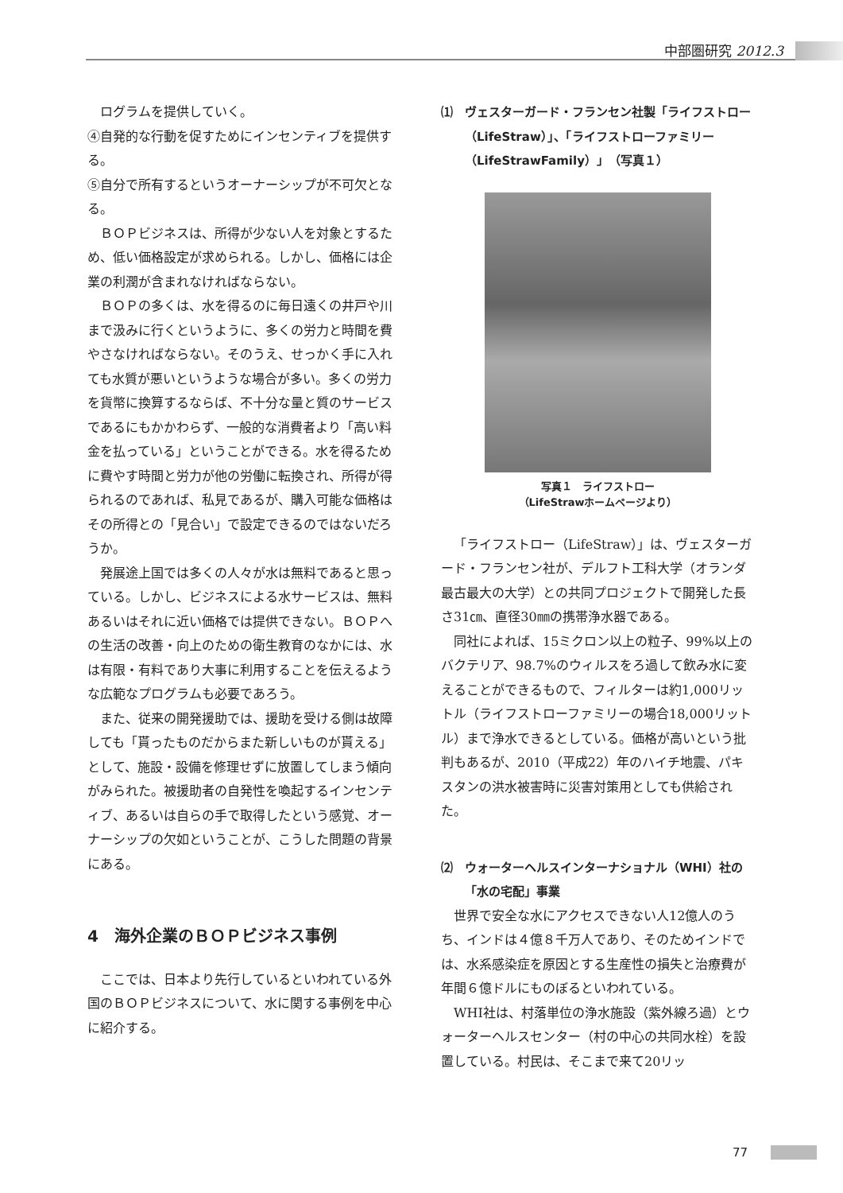中部圏研究 2012.3
　ログラムを提供していく。
④自発的な行動を促すためにインセンティブを提供する。
⑤自分で所有するというオーナーシップが不可欠となる。
ＢＯＰビジネスは、所得が少ない人を対象とするため、低い価格設定が求められる。しかし、価格には企業の利潤が含まれなければならない。
ＢＯＰの多くは、水を得るのに毎日遠くの井戸や川まで汲みに行くというように、多くの労力と時間を費やさなければならない。そのうえ、せっかく手に入れても水質が悪いというような場合が多い。多くの労力を貨幣に換算するならば、不十分な量と質のサービスであるにもかかわらず、一般的な消費者より「高い料金を払っている」ということができる。水を得るために費やす時間と労力が他の労働に転換され、所得が得られるのであれば、私見であるが、購入可能な価格はその所得との「見合い」で設定できるのではないだろうか。
発展途上国では多くの人々が水は無料であると思っている。しかし、ビジネスによる水サービスは、無料あるいはそれに近い価格では提供できない。ＢＯＰへの生活の改善・向上のための衛生教育のなかには、水は有限・有料であり大事に利用することを伝えるような広範なプログラムも必要であろう。
また、従来の開発援助では、援助を受ける側は故障しても「貰ったものだからまた新しいものが貰える」として、施設・設備を修理せずに放置してしまう傾向がみられた。被援助者の自発性を喚起するインセンティブ、あるいは自らの手で取得したという感覚、オーナーシップの欠如ということが、こうした問題の背景にある。
4　海外企業のＢＯＰビジネス事例
ここでは、日本より先行しているといわれている外国のＢＯＰビジネスについて、水に関する事例を中心に紹介する。
⑴　ヴェスターガード・フランセン社製「ライフストロー（LifeStraw）」、「ライフストローファミリー（LifeStrawFamily）」（写真１）
写真１　ライフストロー
（LifeStrawホームページより）
「ライフストロー（LifeStraw）」は、ヴェスターガード・フランセン社が、デルフト工科大学（オランダ最古最大の大学）との共同プロジェクトで開発した長さ31㎝、直径30㎜の携帯浄水器である。
同社によれば、15ミクロン以上の粒子、99%以上のバクテリア、98.7%のウィルスをろ過して飲み水に変えることができるもので、フィルターは約1,000リットル（ライフストローファミリーの場合18,000リットル）まで浄水できるとしている。価格が高いという批判もあるが、2010（平成22）年のハイチ地震、パキスタンの洪水被害時に災害対策用としても供給された。
⑵　ウォーターヘルスインターナショナル（WHI）社の「水の宅配」事業
世界で安全な水にアクセスできない人12億人のうち、インドは４億８千万人であり、そのためインドでは、水系感染症を原因とする生産性の損失と治療費が年間６億ドルにものぼるといわれている。
WHI社は、村落単位の浄水施設（紫外線ろ過）とウォーターヘルスセンター（村の中心の共同水栓）を設置している。村民は、そこまで来て20リッ
77